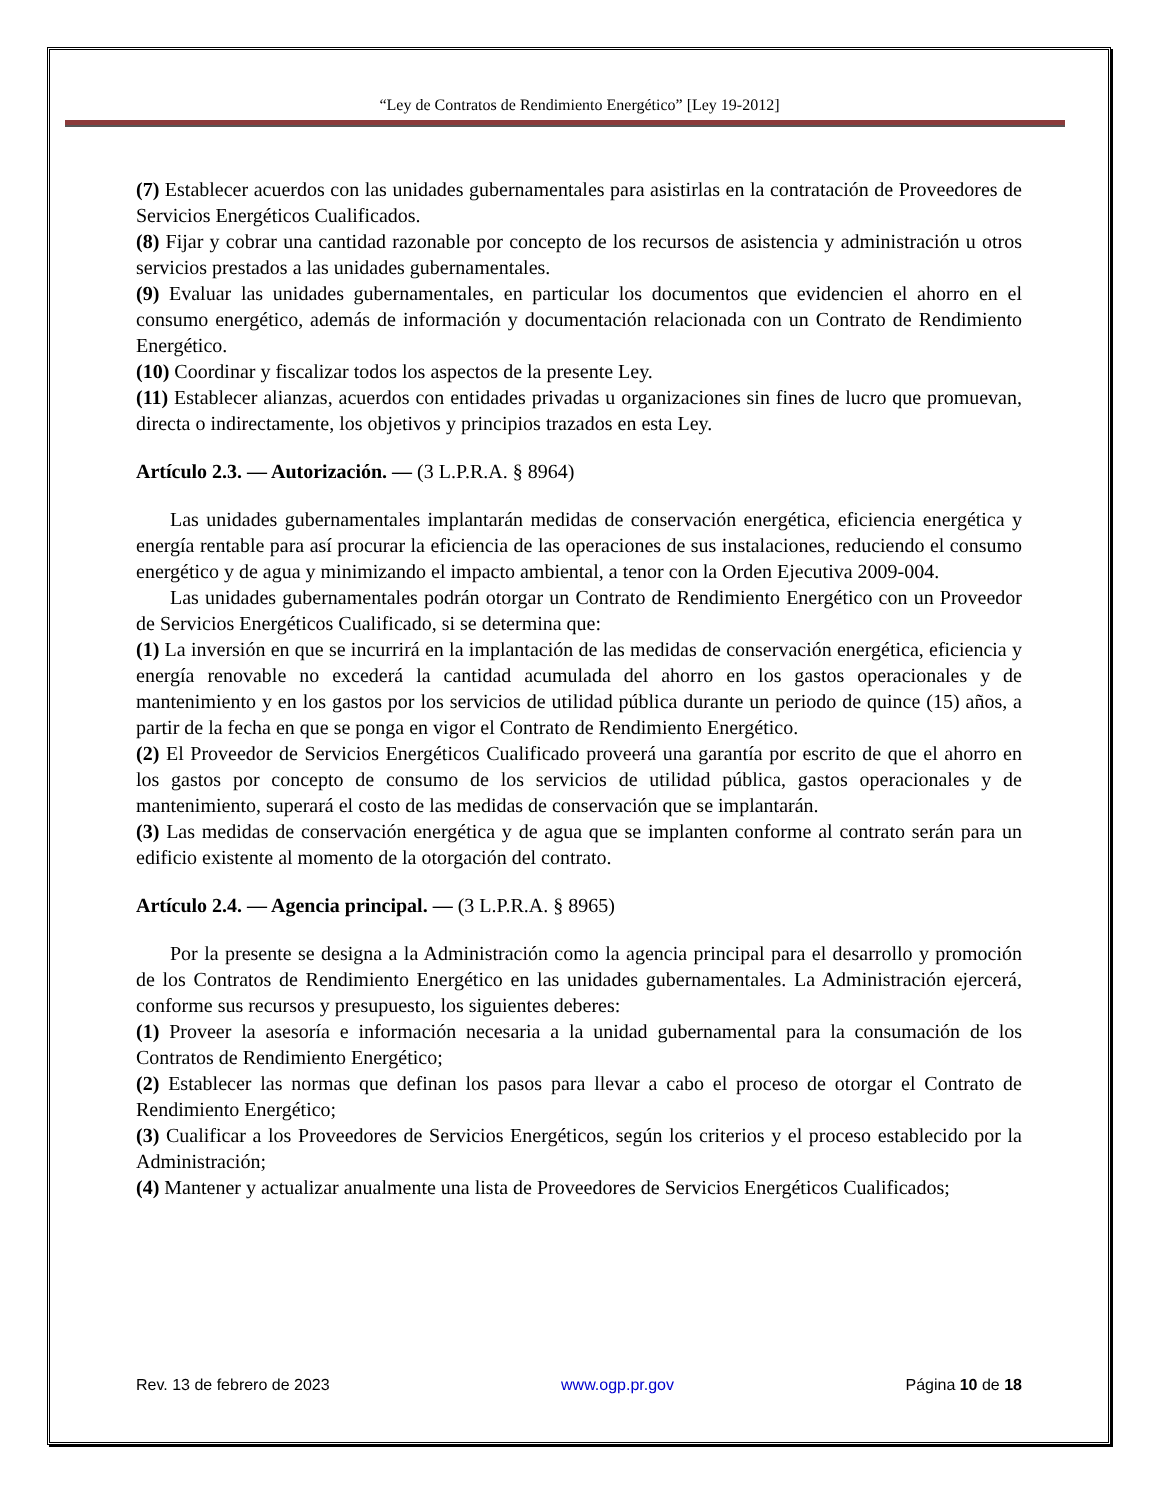“Ley de Contratos de Rendimiento Energético” [Ley 19-2012]
(7) Establecer acuerdos con las unidades gubernamentales para asistirlas en la contratación de Proveedores de Servicios Energéticos Cualificados.
(8) Fijar y cobrar una cantidad razonable por concepto de los recursos de asistencia y administración u otros servicios prestados a las unidades gubernamentales.
(9) Evaluar las unidades gubernamentales, en particular los documentos que evidencien el ahorro en el consumo energético, además de información y documentación relacionada con un Contrato de Rendimiento Energético.
(10) Coordinar y fiscalizar todos los aspectos de la presente Ley.
(11) Establecer alianzas, acuerdos con entidades privadas u organizaciones sin fines de lucro que promuevan, directa o indirectamente, los objetivos y principios trazados en esta Ley.
Artículo 2.3. — Autorización. — (3 L.P.R.A. § 8964)
Las unidades gubernamentales implantarán medidas de conservación energética, eficiencia energética y energía rentable para así procurar la eficiencia de las operaciones de sus instalaciones, reduciendo el consumo energético y de agua y minimizando el impacto ambiental, a tenor con la Orden Ejecutiva 2009-004.
Las unidades gubernamentales podrán otorgar un Contrato de Rendimiento Energético con un Proveedor de Servicios Energéticos Cualificado, si se determina que:
(1) La inversión en que se incurrirá en la implantación de las medidas de conservación energética, eficiencia y energía renovable no excederá la cantidad acumulada del ahorro en los gastos operacionales y de mantenimiento y en los gastos por los servicios de utilidad pública durante un periodo de quince (15) años, a partir de la fecha en que se ponga en vigor el Contrato de Rendimiento Energético.
(2) El Proveedor de Servicios Energéticos Cualificado proveerá una garantía por escrito de que el ahorro en los gastos por concepto de consumo de los servicios de utilidad pública, gastos operacionales y de mantenimiento, superará el costo de las medidas de conservación que se implantarán.
(3) Las medidas de conservación energética y de agua que se implanten conforme al contrato serán para un edificio existente al momento de la otorgación del contrato.
Artículo 2.4. — Agencia principal. — (3 L.P.R.A. § 8965)
Por la presente se designa a la Administración como la agencia principal para el desarrollo y promoción de los Contratos de Rendimiento Energético en las unidades gubernamentales. La Administración ejercerá, conforme sus recursos y presupuesto, los siguientes deberes:
(1) Proveer la asesoría e información necesaria a la unidad gubernamental para la consumación de los Contratos de Rendimiento Energético;
(2) Establecer las normas que definan los pasos para llevar a cabo el proceso de otorgar el Contrato de Rendimiento Energético;
(3) Cualificar a los Proveedores de Servicios Energéticos, según los criterios y el proceso establecido por la Administración;
(4) Mantener y actualizar anualmente una lista de Proveedores de Servicios Energéticos Cualificados;
Rev. 13 de febrero de 2023 www.ogp.pr.gov Página 10 de 18